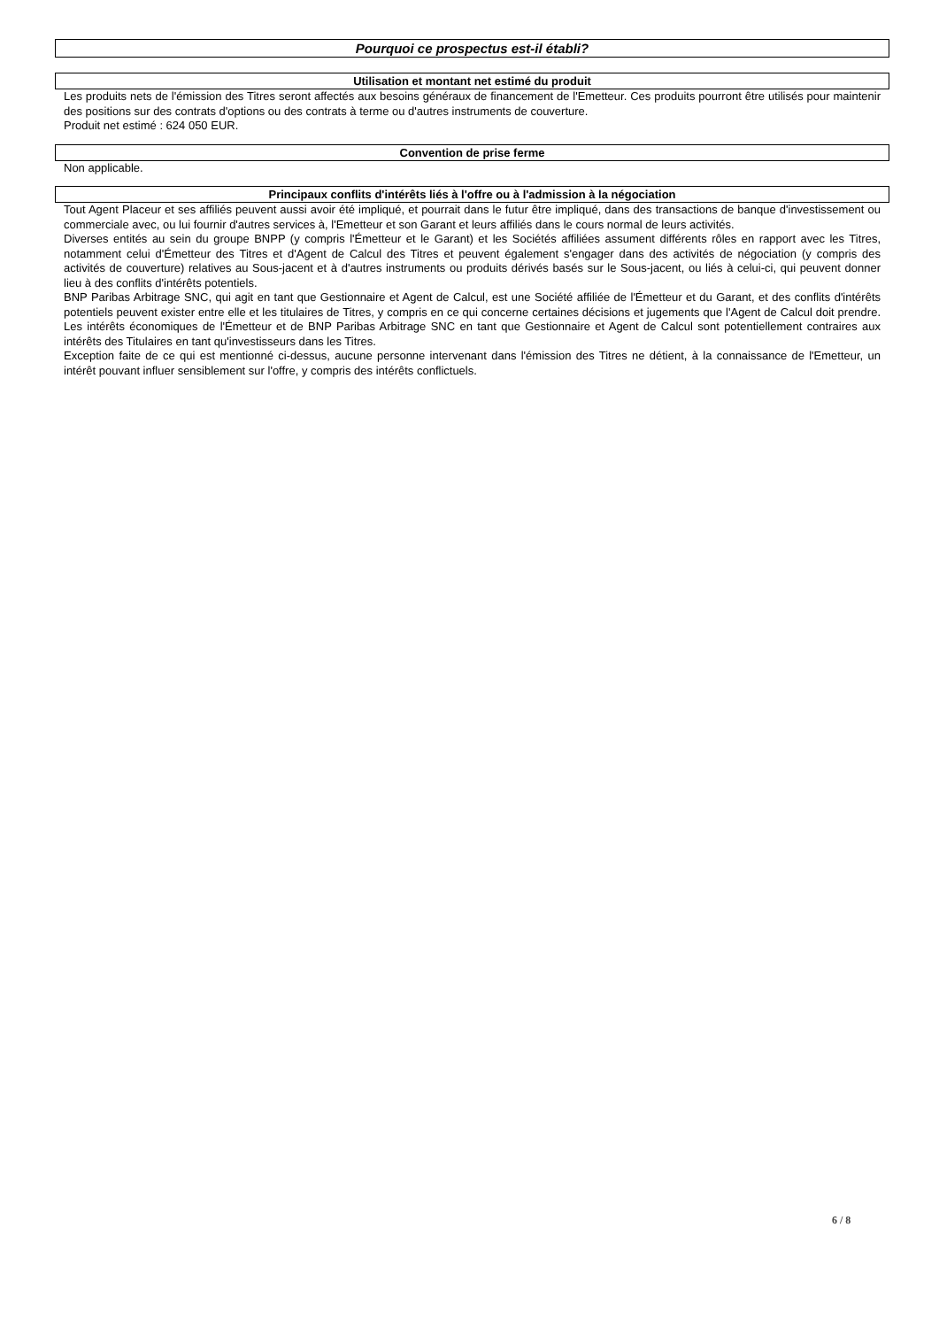Pourquoi ce prospectus est-il établi?
Utilisation et montant net estimé du produit
Les produits nets de l'émission des Titres seront affectés aux besoins généraux de financement de l'Emetteur. Ces produits pourront être utilisés pour maintenir des positions sur des contrats d'options ou des contrats à terme ou d'autres instruments de couverture.
Produit net estimé : 624 050 EUR.
Convention de prise ferme
Non applicable.
Principaux conflits d'intérêts liés à l'offre ou à l'admission à la négociation
Tout Agent Placeur et ses affiliés peuvent aussi avoir été impliqué, et pourrait dans le futur être impliqué, dans des transactions de banque d'investissement ou commerciale avec, ou lui fournir d'autres services à, l'Emetteur et son Garant et leurs affiliés dans le cours normal de leurs activités.
Diverses entités au sein du groupe BNPP (y compris l'Émetteur et le Garant) et les Sociétés affiliées assument différents rôles en rapport avec les Titres, notamment celui d'Émetteur des Titres et d'Agent de Calcul des Titres et peuvent également s'engager dans des activités de négociation (y compris des activités de couverture) relatives au Sous-jacent et à d'autres instruments ou produits dérivés basés sur le Sous-jacent, ou liés à celui-ci, qui peuvent donner lieu à des conflits d'intérêts potentiels.
BNP Paribas Arbitrage SNC, qui agit en tant que Gestionnaire et Agent de Calcul, est une Société affiliée de l'Émetteur et du Garant, et des conflits d'intérêts potentiels peuvent exister entre elle et les titulaires de Titres, y compris en ce qui concerne certaines décisions et jugements que l'Agent de Calcul doit prendre. Les intérêts économiques de l'Émetteur et de BNP Paribas Arbitrage SNC en tant que Gestionnaire et Agent de Calcul sont potentiellement contraires aux intérêts des Titulaires en tant qu'investisseurs dans les Titres.
Exception faite de ce qui est mentionné ci-dessus, aucune personne intervenant dans l'émission des Titres ne détient, à la connaissance de l'Emetteur, un intérêt pouvant influer sensiblement sur l'offre, y compris des intérêts conflictuels.
6 / 8